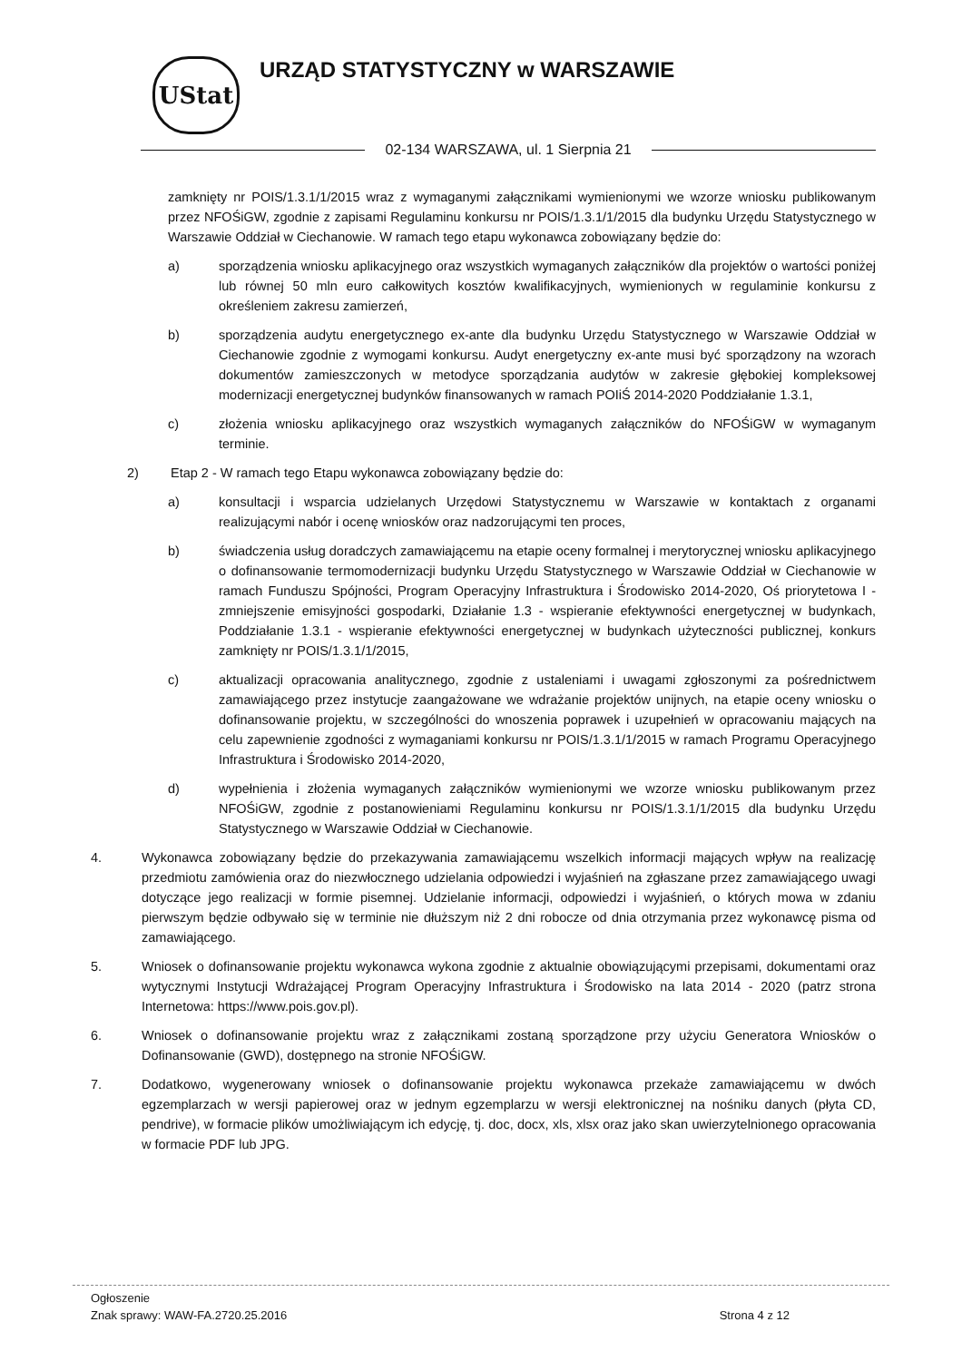UStat
URZĄD STATYSTYCZNY w WARSZAWIE
02-134 WARSZAWA, ul. 1 Sierpnia 21
zamknięty nr POIS/1.3.1/1/2015 wraz z wymaganymi załącznikami wymienionymi we wzorze wniosku publikowanym przez NFOŚiGW, zgodnie z zapisami Regulaminu konkursu nr POIS/1.3.1/1/2015 dla budynku Urzędu Statystycznego w Warszawie Oddział w Ciechanowie. W ramach tego etapu wykonawca zobowiązany będzie do:
a) sporządzenia wniosku aplikacyjnego oraz wszystkich wymaganych załączników dla projektów o wartości poniżej lub równej 50 mln euro całkowitych kosztów kwalifikacyjnych, wymienionych w regulaminie konkursu z określeniem zakresu zamierzeń,
b) sporządzenia audytu energetycznego ex-ante dla budynku Urzędu Statystycznego w Warszawie Oddział w Ciechanowie zgodnie z wymogami konkursu. Audyt energetyczny ex-ante musi być sporządzony na wzorach dokumentów zamieszczonych w metodyce sporządzania audytów w zakresie głębokiej kompleksowej modernizacji energetycznej budynków finansowanych w ramach POIiŚ 2014-2020 Poddziałanie 1.3.1,
c) złożenia wniosku aplikacyjnego oraz wszystkich wymaganych załączników do NFOŚiGW w wymaganym terminie.
2) Etap 2 - W ramach tego Etapu wykonawca zobowiązany będzie do:
a) konsultacji i wsparcia udzielanych Urzędowi Statystycznemu w Warszawie w kontaktach z organami realizującymi nabór i ocenę wniosków oraz nadzorującymi ten proces,
b) świadczenia usług doradczych zamawiającemu na etapie oceny formalnej i merytorycznej wniosku aplikacyjnego o dofinansowanie termomodernizacji budynku Urzędu Statystycznego w Warszawie Oddział w Ciechanowie w ramach Funduszu Spójności, Program Operacyjny Infrastruktura i Środowisko 2014-2020, Oś priorytetowa I - zmniejszenie emisyjności gospodarki, Działanie 1.3 - wspieranie efektywności energetycznej w budynkach, Poddziałanie 1.3.1 - wspieranie efektywności energetycznej w budynkach użyteczności publicznej, konkurs zamknięty nr POIS/1.3.1/1/2015,
c) aktualizacji opracowania analitycznego, zgodnie z ustaleniami i uwagami zgłoszonymi za pośrednictwem zamawiającego przez instytucje zaangażowane we wdrażanie projektów unijnych, na etapie oceny wniosku o dofinansowanie projektu, w szczególności do wnoszenia poprawek i uzupełnień w opracowaniu mających na celu zapewnienie zgodności z wymaganiami konkursu nr POIS/1.3.1/1/2015 w ramach Programu Operacyjnego Infrastruktura i Środowisko 2014-2020,
d) wypełnienia i złożenia wymaganych załączników wymienionymi we wzorze wniosku publikowanym przez NFOŚiGW, zgodnie z postanowieniami Regulaminu konkursu nr POIS/1.3.1/1/2015 dla budynku Urzędu Statystycznego w Warszawie Oddział w Ciechanowie.
4. Wykonawca zobowiązany będzie do przekazywania zamawiającemu wszelkich informacji mających wpływ na realizację przedmiotu zamówienia oraz do niezwłocznego udzielania odpowiedzi i wyjaśnień na zgłaszane przez zamawiającego uwagi dotyczące jego realizacji w formie pisemnej. Udzielanie informacji, odpowiedzi i wyjaśnień, o których mowa w zdaniu pierwszym będzie odbywało się w terminie nie dłuższym niż 2 dni robocze od dnia otrzymania przez wykonawcę pisma od zamawiającego.
5. Wniosek o dofinansowanie projektu wykonawca wykona zgodnie z aktualnie obowiązującymi przepisami, dokumentami oraz wytycznymi Instytucji Wdrażającej Program Operacyjny Infrastruktura i Środowisko na lata 2014 - 2020 (patrz strona Internetowa: https://www.pois.gov.pl).
6. Wniosek o dofinansowanie projektu wraz z załącznikami zostaną sporządzone przy użyciu Generatora Wniosków o Dofinansowanie (GWD), dostępnego na stronie NFOŚiGW.
7. Dodatkowo, wygenerowany wniosek o dofinansowanie projektu wykonawca przekaże zamawiającemu w dwóch egzemplarzach w wersji papierowej oraz w jednym egzemplarzu w wersji elektronicznej na nośniku danych (płyta CD, pendrive), w formacie plików umożliwiającym ich edycję, tj. doc, docx, xls, xlsx oraz jako skan uwierzytelnionego opracowania w formacie PDF lub JPG.
Ogłoszenie
Znak sprawy: WAW-FA.2720.25.2016 Strona 4 z 12